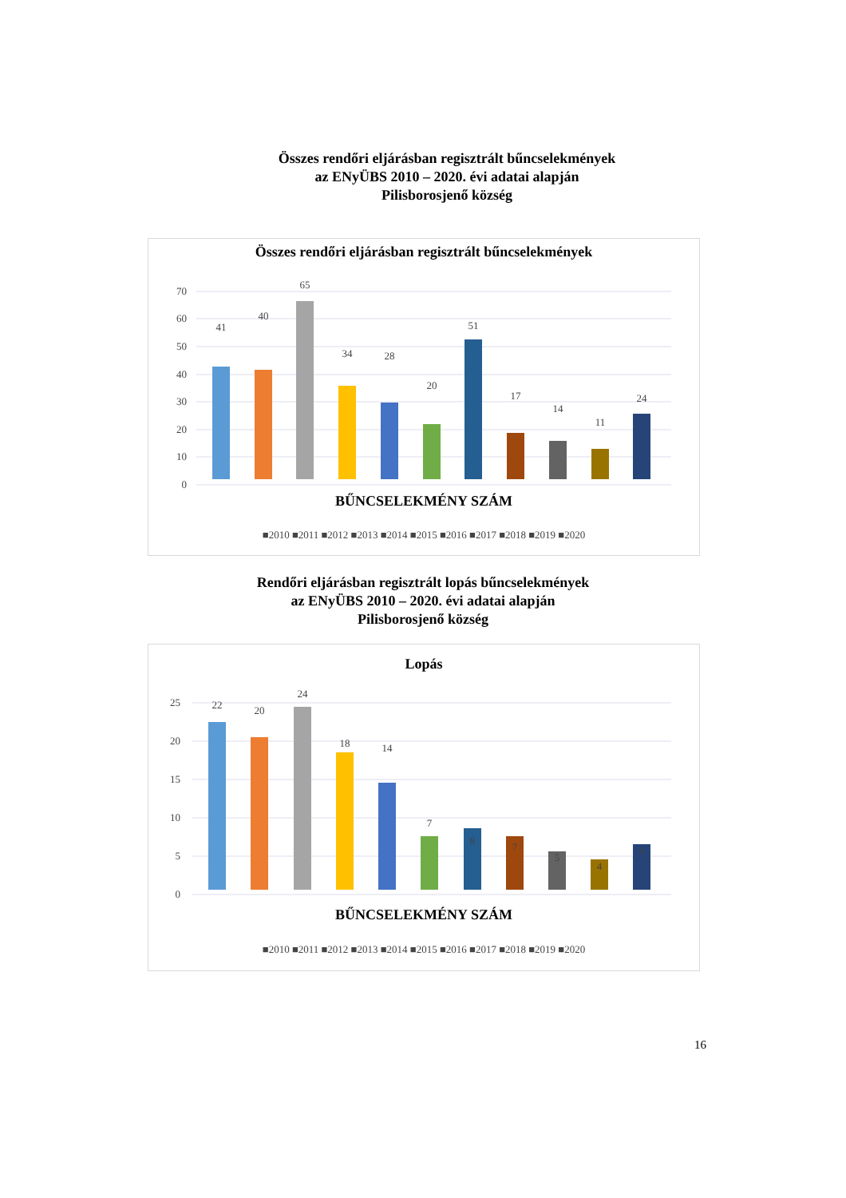Összes rendőri eljárásban regisztrált bűncselekmények
az ENyÜBS 2010 – 2020. évi adatai alapján
Pilisborosjenő község
Összes rendőri eljárásban regisztrált bűncselekmények
0
10
20
30
40
50
60
70
41
40
65
34
28
20
51
17
14
11
24
BŰNCSELEKMÉNY SZÁM
■2010 ■2011 ■2012 ■2013 ■2014 ■2015 ■2016 ■2017 ■2018 ■2019 ■2020
Rendőri eljárásban regisztrált lopás bűncselekmények
az ENyÜBS 2010 – 2020. évi adatai alapján
Pilisborosjenő község
Lopás
0
5
10
15
20
25
22
20
24
18
14
7
8
7
5
4
6
BŰNCSELEKMÉNY SZÁM
■2010 ■2011 ■2012 ■2013 ■2014 ■2015 ■2016 ■2017 ■2018 ■2019 ■2020
16